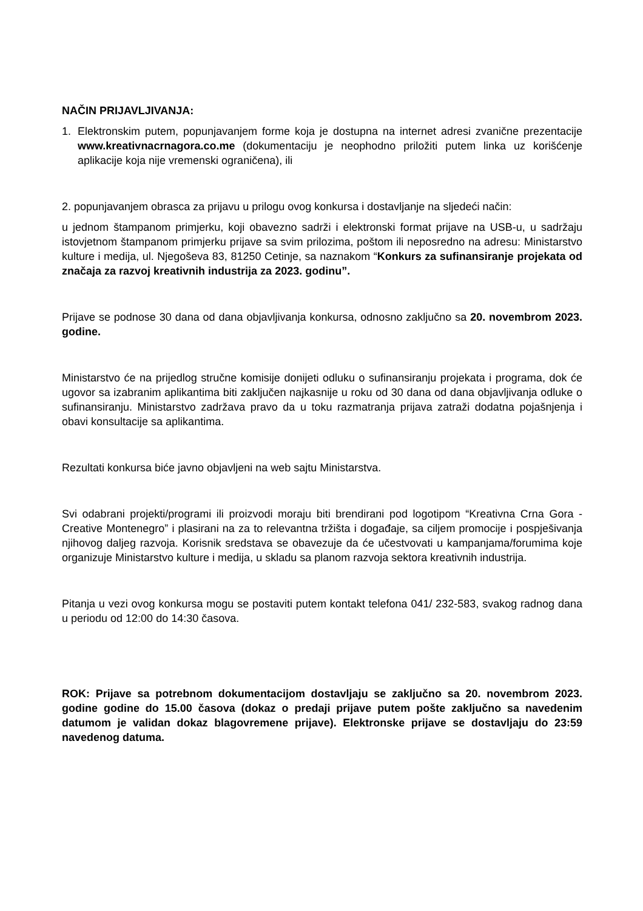NAČIN PRIJAVLJIVANJA:
1. Elektronskim putem, popunjavanjem forme koja je dostupna na internet adresi zvanične prezentacije www.kreativnacrnagora.co.me (dokumentaciju je neophodno priložiti putem linka uz korišćenje aplikacije koja nije vremenski ograničena), ili
2. popunjavanjem obrasca za prijavu u prilogu ovog konkursa i dostavljanje na sljedeći način:
u jednom štampanom primjerku, koji obavezno sadrži i elektronski format prijave na USB-u, u sadržaju istovjetnom štampanom primjerku prijave sa svim prilozima, poštom ili neposredno na adresu: Ministarstvo kulture i medija, ul. Njegoševa 83, 81250 Cetinje, sa naznakom “Konkurs za sufinansiranje projekata od značaja za razvoj kreativnih industrija za 2023. godinu”.
Prijave se podnose 30 dana od dana objavljivanja konkursa, odnosno zaključno sa 20. novembrom 2023. godine.
Ministarstvo će na prijedlog stručne komisije donijeti odluku o sufinansiranju projekata i programa, dok će ugovor sa izabranim aplikantima biti zaključen najkasnije u roku od 30 dana od dana objavljivanja odluke o sufinansiranju. Ministarstvo zadržava pravo da u toku razmatranja prijava zatraži dodatna pojašnjenja i obavi konsultacije sa aplikantima.
Rezultati konkursa biće javno objavljeni na web sajtu Ministarstva.
Svi odabrani projekti/programi ili proizvodi moraju biti brendirani pod logotipom “Kreativna Crna Gora - Creative Montenegro” i plasirani na za to relevantna tržišta i događaje, sa ciljem promocije i pospješivanja njihovog daljeg razvoja. Korisnik sredstava se obavezuje da će učestvovati u kampanjama/forumima koje organizuje Ministarstvo kulture i medija, u skladu sa planom razvoja sektora kreativnih industrija.
Pitanja u vezi ovog konkursa mogu se postaviti putem kontakt telefona 041/ 232-583, svakog radnog dana u periodu od 12:00 do 14:30 časova.
ROK: Prijave sa potrebnom dokumentacijom dostavljaju se zaključno sa 20. novembrom 2023. godine godine do 15.00 časova (dokaz o predaji prijave putem pošte zaključno sa navedenim datumom je validan dokaz blagovremene prijave). Elektronske prijave se dostavljaju do 23:59 navedenog datuma.